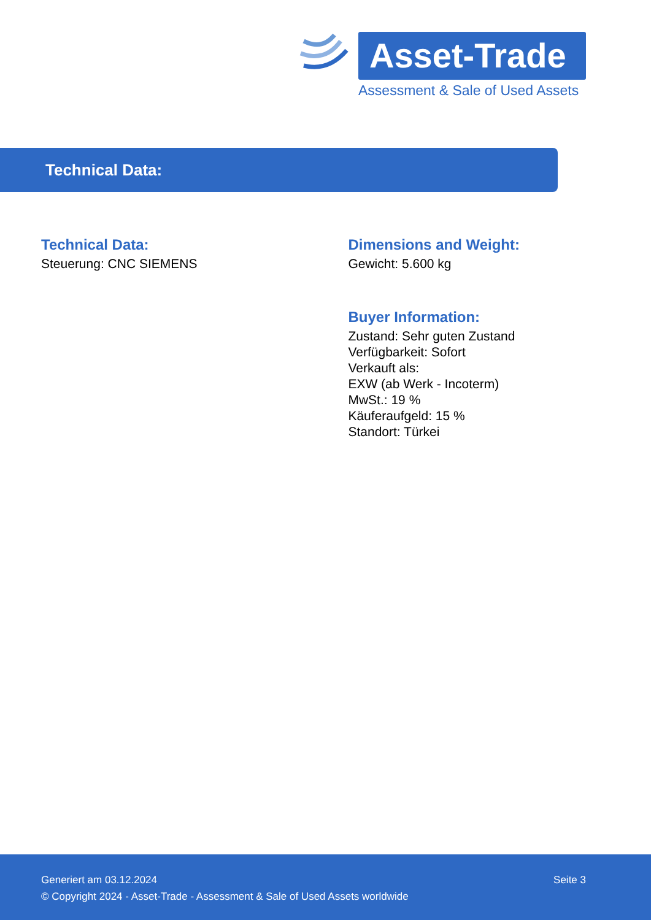Asset-Trade
Assessment & Sale of Used Assets
Technical Data:
Technical Data:
Steuerung: CNC SIEMENS
Dimensions and Weight:
Gewicht: 5.600 kg
Buyer Information:
Zustand: Sehr guten Zustand
Verfügbarkeit: Sofort
Verkauft als:
EXW (ab Werk - Incoterm)
MwSt.: 19 %
Käuferaufgeld: 15 %
Standort: Türkei
Generiert am 03.12.2024 Seite 3
© Copyright 2024 - Asset-Trade - Assessment & Sale of Used Assets worldwide